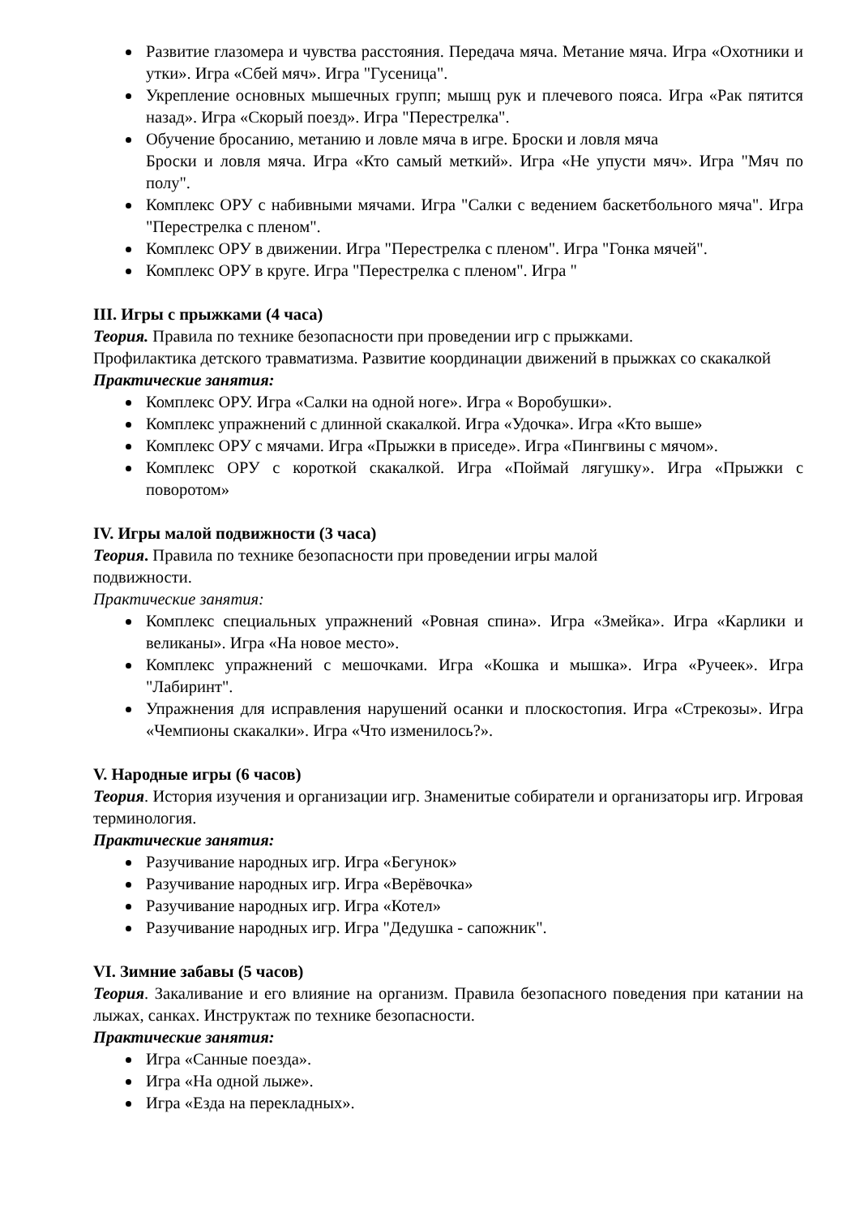Развитие глазомера и чувства расстояния. Передача мяча. Метание мяча. Игра «Охотники и утки». Игра «Сбей мяч». Игра "Гусеница".
Укрепление основных мышечных групп; мышц рук и плечевого пояса. Игра «Рак пятится назад». Игра «Скорый поезд». Игра "Перестрелка".
Обучение бросанию, метанию и ловле мяча в игре. Броски и ловля мяча
Броски и ловля мяча. Игра «Кто самый меткий». Игра «Не упусти мяч». Игра "Мяч по полу".
Комплекс ОРУ с набивными мячами. Игра "Салки с ведением баскетбольного мяча". Игра "Перестрелка с пленом".
Комплекс ОРУ в движении. Игра "Перестрелка с пленом". Игра "Гонка мячей".
Комплекс ОРУ в круге. Игра "Перестрелка с пленом". Игра "
III. Игры с прыжками (4 часа)
Теория. Правила по технике безопасности при проведении игр с прыжками.
Профилактика детского травматизма. Развитие координации движений в прыжках со скакалкой
Практические занятия:
Комплекс ОРУ. Игра «Салки на одной ноге». Игра « Воробушки».
Комплекс упражнений с длинной скакалкой. Игра «Удочка». Игра «Кто выше»
Комплекс ОРУ с мячами. Игра «Прыжки в приседе». Игра «Пингвины с мячом».
Комплекс ОРУ с короткой скакалкой. Игра «Поймай лягушку». Игра «Прыжки с поворотом»
IV. Игры малой подвижности (3 часа)
Теория. Правила по технике безопасности при проведении игры малой
подвижности.
Практические занятия:
Комплекс специальных упражнений «Ровная спина». Игра «Змейка». Игра «Карлики и великаны». Игра «На новое место».
Комплекс упражнений с мешочками. Игра «Кошка и мышка». Игра «Ручеек». Игра "Лабиринт".
Упражнения для исправления нарушений осанки и плоскостопия. Игра «Стрекозы». Игра «Чемпионы скакалки». Игра «Что изменилось?».
V. Народные игры (6 часов)
Теория. История изучения и организации игр. Знаменитые собиратели и организаторы игр. Игровая терминология.
Практические занятия:
Разучивание народных игр. Игра «Бегунок»
Разучивание народных игр. Игра «Верёвочка»
Разучивание народных игр. Игра «Котел»
Разучивание народных игр. Игра "Дедушка - сапожник".
VI. Зимние забавы (5 часов)
Теория. Закаливание и его влияние на организм. Правила безопасного поведения при катании на лыжах, санках. Инструктаж по технике безопасности.
Практические занятия:
Игра «Санные поезда».
Игра «На одной лыже».
Игра «Езда на перекладных».